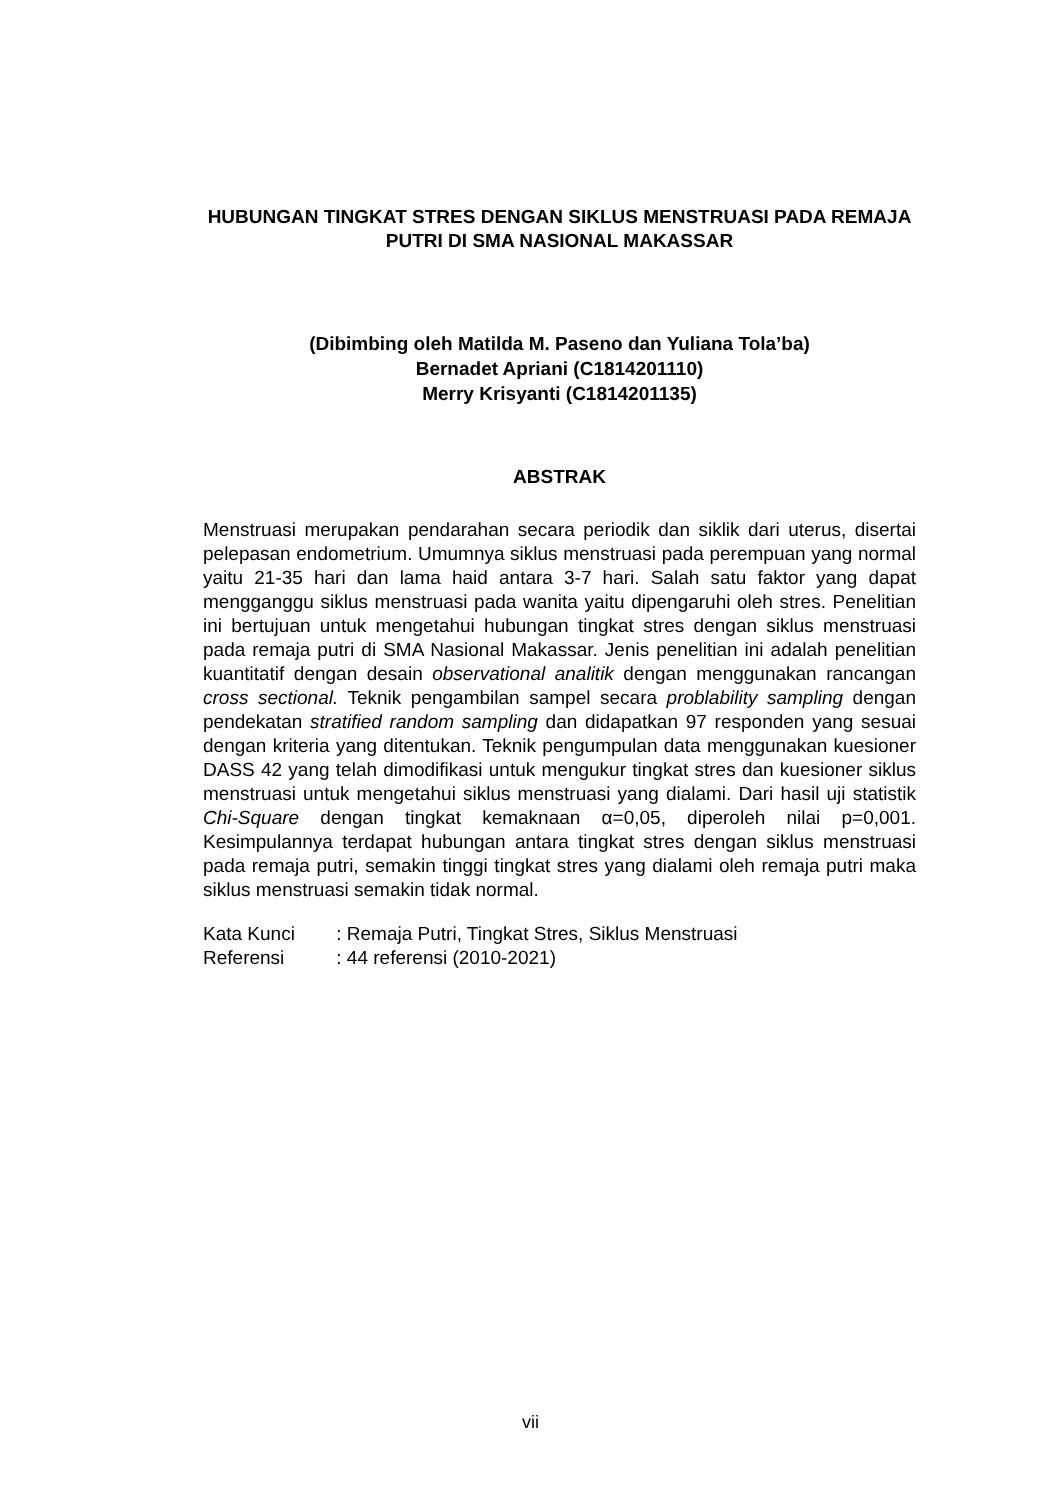HUBUNGAN TINGKAT STRES DENGAN SIKLUS MENSTRUASI PADA REMAJA PUTRI DI SMA NASIONAL MAKASSAR
(Dibimbing oleh Matilda M. Paseno dan Yuliana Tola’ba)
Bernadet Apriani (C1814201110)
Merry Krisyanti (C1814201135)
ABSTRAK
Menstruasi merupakan pendarahan secara periodik dan siklik dari uterus, disertai pelepasan endometrium. Umumnya siklus menstruasi pada perempuan yang normal yaitu 21-35 hari dan lama haid antara 3-7 hari. Salah satu faktor yang dapat mengganggu siklus menstruasi pada wanita yaitu dipengaruhi oleh stres. Penelitian ini bertujuan untuk mengetahui hubungan tingkat stres dengan siklus menstruasi pada remaja putri di SMA Nasional Makassar. Jenis penelitian ini adalah penelitian kuantitatif dengan desain observational analitik dengan menggunakan rancangan cross sectional. Teknik pengambilan sampel secara problability sampling dengan pendekatan stratified random sampling dan didapatkan 97 responden yang sesuai dengan kriteria yang ditentukan. Teknik pengumpulan data menggunakan kuesioner DASS 42 yang telah dimodifikasi untuk mengukur tingkat stres dan kuesioner siklus menstruasi untuk mengetahui siklus menstruasi yang dialami. Dari hasil uji statistik Chi-Square dengan tingkat kemaknaan α=0,05, diperoleh nilai p=0,001. Kesimpulannya terdapat hubungan antara tingkat stres dengan siklus menstruasi pada remaja putri, semakin tinggi tingkat stres yang dialami oleh remaja putri maka siklus menstruasi semakin tidak normal.
Kata Kunci : Remaja Putri, Tingkat Stres, Siklus Menstruasi
Referensi : 44 referensi (2010-2021)
vii